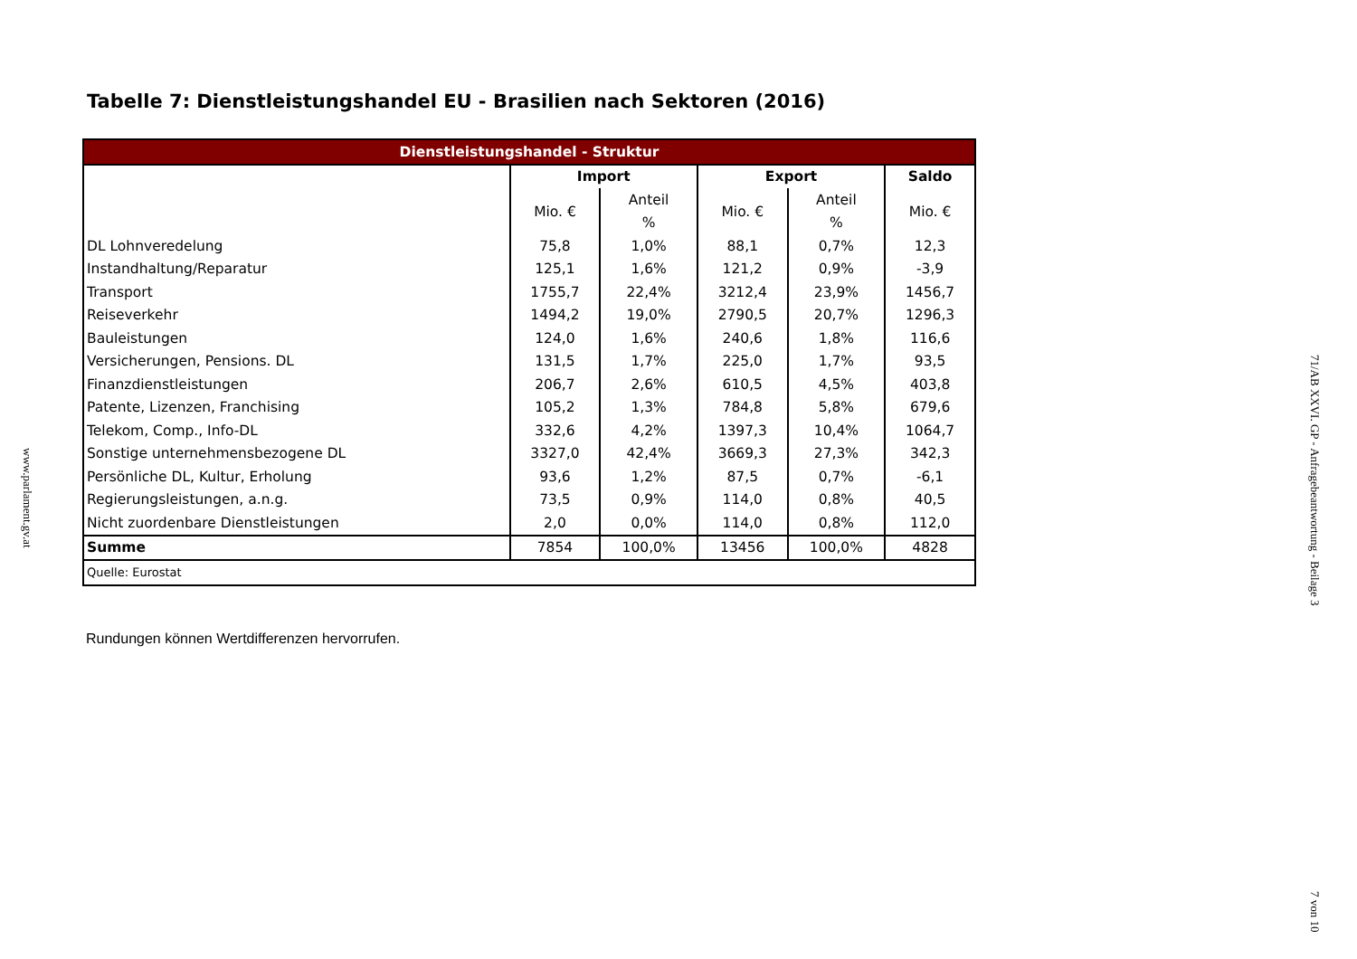Tabelle 7: Dienstleistungshandel EU - Brasilien nach Sektoren (2016)
| Dienstleistungshandel - Struktur | | | | | |
| --- | --- | --- | --- | --- | --- |
| | Import | | Export | | Saldo |
| | Mio. € | Anteil | Mio. € | Anteil | Mio. € |
| | | % | | % | |
| DL Lohnveredelung | 75,8 | 1,0% | 88,1 | 0,7% | 12,3 |
| Instandhaltung/Reparatur | 125,1 | 1,6% | 121,2 | 0,9% | -3,9 |
| Transport | 1755,7 | 22,4% | 3212,4 | 23,9% | 1456,7 |
| Reiseverkehr | 1494,2 | 19,0% | 2790,5 | 20,7% | 1296,3 |
| Bauleistungen | 124,0 | 1,6% | 240,6 | 1,8% | 116,6 |
| Versicherungen, Pensions. DL | 131,5 | 1,7% | 225,0 | 1,7% | 93,5 |
| Finanzdienstleistungen | 206,7 | 2,6% | 610,5 | 4,5% | 403,8 |
| Patente, Lizenzen, Franchising | 105,2 | 1,3% | 784,8 | 5,8% | 679,6 |
| Telekom, Comp., Info-DL | 332,6 | 4,2% | 1397,3 | 10,4% | 1064,7 |
| Sonstige unternehmensbezogene DL | 3327,0 | 42,4% | 3669,3 | 27,3% | 342,3 |
| Persönliche DL, Kultur, Erholung | 93,6 | 1,2% | 87,5 | 0,7% | -6,1 |
| Regierungsleistungen, a.n.g. | 73,5 | 0,9% | 114,0 | 0,8% | 40,5 |
| Nicht zuordenbare Dienstleistungen | 2,0 | 0,0% | 114,0 | 0,8% | 112,0 |
| Summe | 7854 | 100,0% | 13456 | 100,0% | 4828 |
| Quelle: Eurostat | | | | | |
Rundungen können Wertdifferenzen hervorrufen.
www.parlament.gv.at
71/AB XXVI. GP - Anfragebeantwortung - Beilage 3
7 von 10